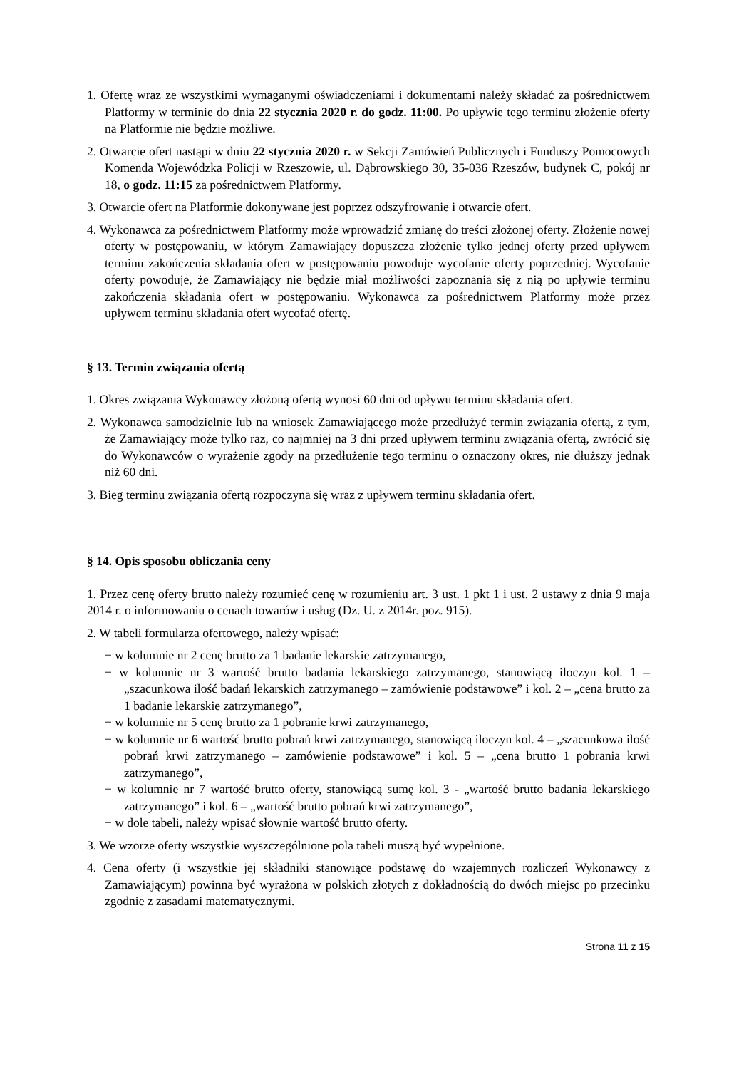1. Ofertę wraz ze wszystkimi wymaganymi oświadczeniami i dokumentami należy składać za pośrednictwem Platformy w terminie do dnia 22 stycznia 2020 r. do godz. 11:00. Po upływie tego terminu złożenie oferty na Platformie nie będzie możliwe.
2. Otwarcie ofert nastąpi w dniu 22 stycznia 2020 r. w Sekcji Zamówień Publicznych i Funduszy Pomocowych Komenda Wojewódzka Policji w Rzeszowie, ul. Dąbrowskiego 30, 35-036 Rzeszów, budynek C, pokój nr 18, o godz. 11:15 za pośrednictwem Platformy.
3. Otwarcie ofert na Platformie dokonywane jest poprzez odszyfrowanie i otwarcie ofert.
4. Wykonawca za pośrednictwem Platformy może wprowadzić zmianę do treści złożonej oferty. Złożenie nowej oferty w postępowaniu, w którym Zamawiający dopuszcza złożenie tylko jednej oferty przed upływem terminu zakończenia składania ofert w postępowaniu powoduje wycofanie oferty poprzedniej. Wycofanie oferty powoduje, że Zamawiający nie będzie miał możliwości zapoznania się z nią po upływie terminu zakończenia składania ofert w postępowaniu. Wykonawca za pośrednictwem Platformy może przez upływem terminu składania ofert wycofać ofertę.
§ 13. Termin związania ofertą
1. Okres związania Wykonawcy złożoną ofertą wynosi 60 dni od upływu terminu składania ofert.
2. Wykonawca samodzielnie lub na wniosek Zamawiającego może przedłużyć termin związania ofertą, z tym, że Zamawiający może tylko raz, co najmniej na 3 dni przed upływem terminu związania ofertą, zwrócić się do Wykonawców o wyrażenie zgody na przedłużenie tego terminu o oznaczony okres, nie dłuższy jednak niż 60 dni.
3. Bieg terminu związania ofertą rozpoczyna się wraz z upływem terminu składania ofert.
§ 14. Opis sposobu obliczania ceny
1. Przez cenę oferty brutto należy rozumieć cenę w rozumieniu art. 3 ust. 1 pkt 1 i ust. 2 ustawy z dnia 9 maja 2014 r. o informowaniu o cenach towarów i usług (Dz. U. z 2014r. poz. 915).
2. W tabeli formularza ofertowego, należy wpisać:
− w kolumnie nr 2 cenę brutto za 1 badanie lekarskie zatrzymanego,
− w kolumnie nr 3 wartość brutto badania lekarskiego zatrzymanego, stanowiącą iloczyn kol. 1 – „szacunkowa ilość badań lekarskich zatrzymanego – zamówienie podstawowe” i kol. 2 – „cena brutto za 1 badanie lekarskie zatrzymanego”,
− w kolumnie nr 5 cenę brutto za 1 pobranie krwi zatrzymanego,
− w kolumnie nr 6 wartość brutto pobrań krwi zatrzymanego, stanowiącą iloczyn kol. 4 – „szacunkowa ilość pobrań krwi zatrzymanego – zamówienie podstawowe” i kol. 5 – „cena brutto 1 pobrania krwi zatrzymanego”,
− w kolumnie nr 7 wartość brutto oferty, stanowiącą sumę kol. 3 - „wartość brutto badania lekarskiego zatrzymanego” i kol. 6 – „wartość brutto pobrań krwi zatrzymanego”,
− w dole tabeli, należy wpisać słownie wartość brutto oferty.
3. We wzorze oferty wszystkie wyszczególnione pola tabeli muszą być wypełnione.
4. Cena oferty (i wszystkie jej składniki stanowiące podstawę do wzajemnych rozliczeń Wykonawcy z Zamawiającym) powinna być wyrażona w polskich złotych z dokładnością do dwóch miejsc po przecinku zgodnie z zasadami matematycznymi.
Strona 11 z 15